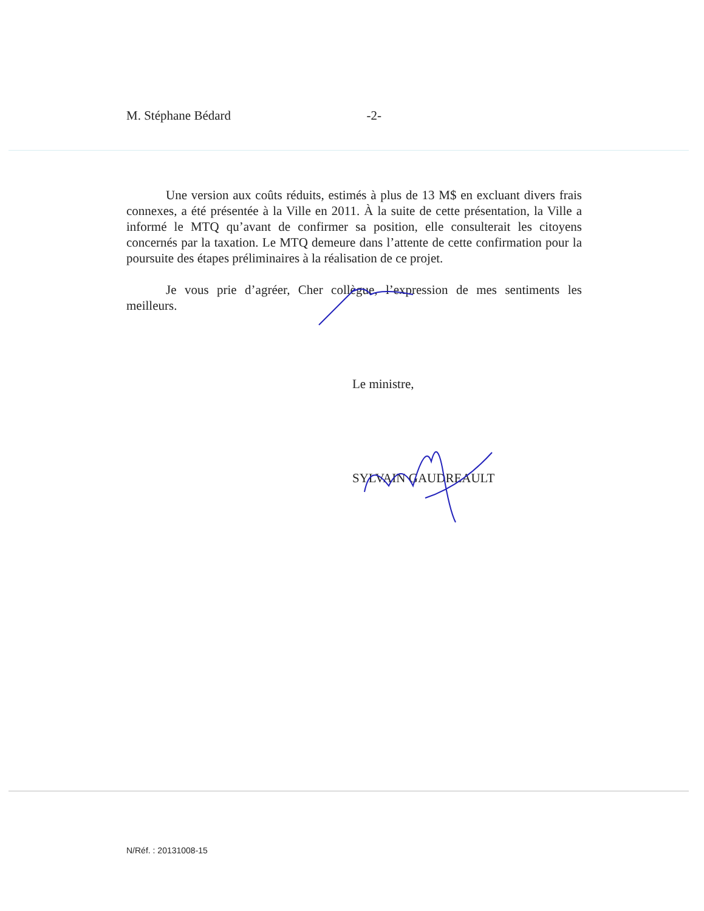M. Stéphane Bédard -2-
Une version aux coûts réduits, estimés à plus de 13 M$ en excluant divers frais connexes, a été présentée à la Ville en 2011. À la suite de cette présentation, la Ville a informé le MTQ qu’avant de confirmer sa position, elle consulterait les citoyens concernés par la taxation. Le MTQ demeure dans l’attente de cette confirmation pour la poursuite des étapes préliminaires à la réalisation de ce projet.
Je vous prie d’agréer, Cher collègue, l’expression de mes sentiments les meilleurs.
Le ministre,
SYLVAIN GAUDREAULT
N/Réf. : 20131008-15